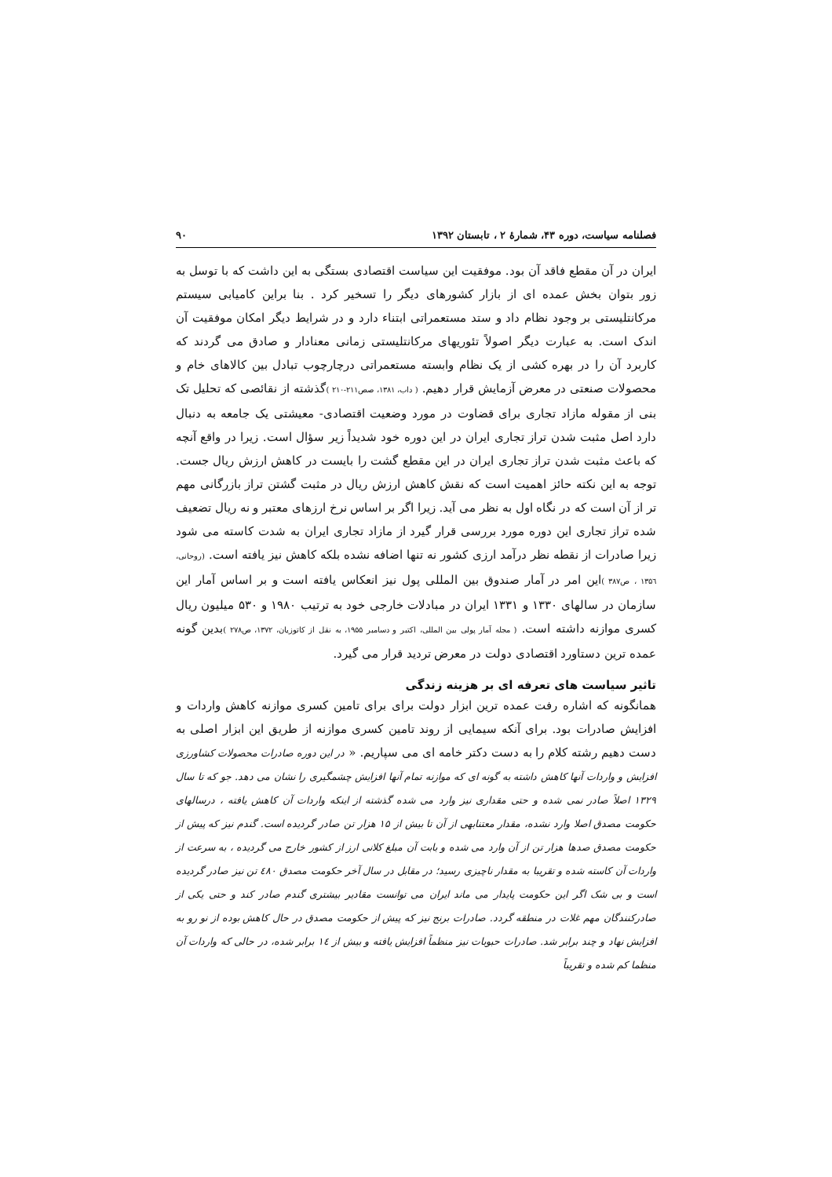فصلنامه سیاست، دوره ۴۳، شمارۀ ۲ ، تابستان ۱۳۹۲ ۹۰
ایران در آن مقطع فاقد آن بود. موفقیت این سیاست اقتصادی بستگی به این داشت که با توسل به زور بتوان بخش عمده ای از بازار کشورهای دیگر را تسخیر کرد . بنا براین کامیابی سیستم مرکانتلیستی بر وجود نظام داد و ستد مستعمراتی ابتناء دارد و در شرایط دیگر امکان موفقیت آن اندک است. به عبارت دیگر اصولاً تئوریهای مرکانتلیستی زمانی معنادار و صادق می گردند که کاربرد آن را در بهره کشی از یک نظام وابسته مستعمراتی درچارچوب تبادل بین کالاهای خام و محصولات صنعتی در معرض آزمایش قرار دهیم. ( داب، ۱۳۸۱، صص۲۱۱-۲۱۰ ) گذشته از نقائصی که تحلیل تک بنی از مقوله مازاد تجاری برای قضاوت در مورد وضعیت اقتصادی- معیشتی یک جامعه به دنبال دارد اصل مثبت شدن تراز تجاری ایران در این دوره خود شدیداً زیر سؤال است. زیرا در واقع آنچه که باعث مثبت شدن تراز تجاری ایران در این مقطع گشت را بایست در کاهش ارزش ریال جست. توجه به این نکته حائز اهمیت است که نقش کاهش ارزش ریال در مثبت گشتن تراز بازرگانی مهم تر از آن است که در نگاه اول به نظر می آید. زیرا اگر بر اساس نرخ ارزهای معتبر و نه ریال تضعیف شده تراز تجاری این دوره مورد بررسی قرار گیرد از مازاد تجاری ایران به شدت کاسته می شود زیرا صادرات از نقطه نظر درآمد ارزی کشور نه تنها اضافه نشده بلکه کاهش نیز یافته است. (روحانی، ۱۳۵٦ ، ص۳۸۷ ) این امر در آمار صندوق بین المللی پول نیز انعکاس یافته است و بر اساس آمار این سازمان در سالهای ۱۳۳۰ و ۱۳۳۱ ایران در مبادلات خارجی خود به ترتیب ۱۹۸۰ و ۵۳۰ میلیون ریال کسری موازنه داشته است. ( مجله آمار پولی بین المللی، اکتبر و دسامبر ۱۹۵۵، به نقل از کاتوزیان، ۱۳۷۲، ص۲۷۸ ) بدین گونه عمده ترین دستاورد اقتصادی دولت در معرض تردید قرار می گیرد.
تاثیر سیاست های تعرفه ای بر هزینه زندگی
همانگونه که اشاره رفت عمده ترین ابزار دولت برای برای تامین کسری موازنه کاهش واردات و افزایش صادرات بود. برای آنکه سیمایی از روند تامین کسری موازنه از طریق این ابزار اصلی به دست دهیم رشته کلام را به دست دکتر خامه ای می سپاریم. « در این دوره صادرات محصولات کشاورزی افزایش و واردات آنها کاهش داشته به گونه ای که موازنه تمام آنها افزایش چشمگیری را نشان می دهد. جو که تا سال ۱۳۲۹ اصلاً صادر نمی شده و حتی مقداری نیز وارد می شده گذشته از اینکه واردات آن کاهش یافته ، درسالهای حکومت مصدق اصلا وارد نشده، مقدار معتنابهی از آن تا بیش از ۱۵ هزار تن صادر گردیده است. گندم نیز که پیش از حکومت مصدق صدها هزار تن از آن وارد می شده و بابت آن مبلغ کلانی ارز از کشور خارج می گردیده ، به سرعت از واردات آن کاسته شده و تقریبا به مقدار ناچیزی رسید؛ در مقابل در سال آخر حکومت مصدق ٤٨۰ تن نیز صادر گردیده است و بی شک اگر این حکومت پایدار می ماند ایران می توانست مقادیر بیشتری گندم صادر کند و حتی یکی از صادرکنندگان مهم غلات در منطقه گردد. صادرات برنج نیز که پیش از حکومت مصدق در حال کاهش بوده از نو رو به افزایش نهاد و چند برابر شد. صادرات حبوبات نیز منظماً افزایش یافته و بیش از ١٤ برابر شده، در حالی که واردات آن منظما کم شده و تقریباً